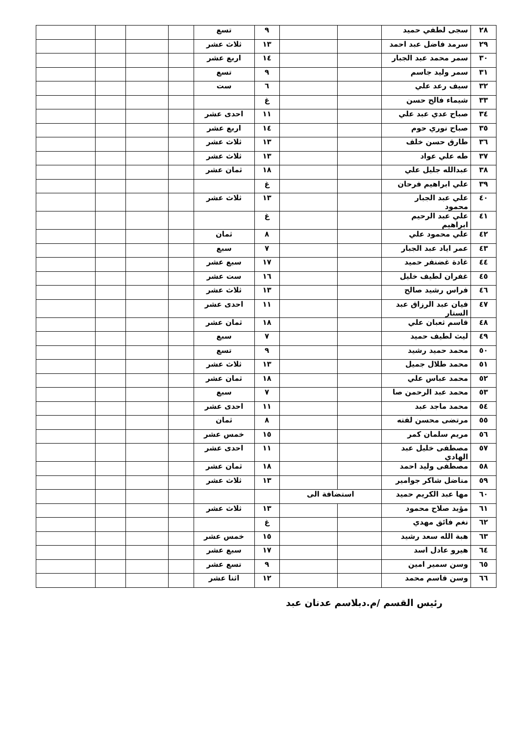| ٢٨ | سجى لطفي حميد | | | ٩ | تسع | | | | |
| ٢٩ | سرمد فاضل عبد احمد | | | ١٣ | ثلاث عشر | | | | |
| ٣٠ | سمر محمد عبد الجبار | | | ١٤ | اربع عشر | | | | |
| ٣١ | سمر وليد جاسم | | | ٩ | تسع | | | | |
| ٣٢ | سيف رعد علي | | | ٦ | ست | | | | |
| ٣٣ | شيماء فالح حسن | | | غ | | | | | |
| ٣٤ | صباح عدي عبد علي | | | ١١ | احدى عشر | | | | |
| ٣٥ | صباح نوري حوم | | | ١٤ | اربع عشر | | | | |
| ٣٦ | طارق حسن خلف | | | ١٣ | ثلاث عشر | | | | |
| ٣٧ | طه علي عواد | | | ١٣ | ثلاث عشر | | | | |
| ٣٨ | عبدالله جليل علي | | | ١٨ | ثمان عشر | | | | |
| ٣٩ | علي ابراهيم فرحان | | | غ | | | | | |
| ٤٠ | علي عبد الجبار محمود | | | ١٣ | ثلاث عشر | | | | |
| ٤١ | علي عبد الرحيم ابراهيم | | | غ | | | | | |
| ٤٢ | علي محمود علي | | | ٨ | ثمان | | | | |
| ٤٣ | عمر اياد عبد الجبار | | | ٧ | سبع | | | | |
| ٤٤ | غادة غضنفر حميد | | | ١٧ | سبع عشر | | | | |
| ٤٥ | غفران لطيف خليل | | | ١٦ | ست عشر | | | | |
| ٤٦ | فراس رشيد صالح | | | ١٣ | ثلاث عشر | | | | |
| ٤٧ | فيان عبد الرزاق عبد الستار | | | ١١ | احدى عشر | | | | |
| ٤٨ | قاسم ثعبان علي | | | ١٨ | ثمان عشر | | | | |
| ٤٩ | ليث لطيف حميد | | | ٧ | سبع | | | | |
| ٥٠ | محمد حميد رشيد | | | ٩ | تسع | | | | |
| ٥١ | محمد طلال جميل | | | ١٣ | ثلاث عشر | | | | |
| ٥٢ | محمد عباس علي | | | ١٨ | ثمان عشر | | | | |
| ٥٣ | محمد عبد الرحمن صا | | | ٧ | سبع | | | | |
| ٥٤ | محمد ماجد عبد | | | ١١ | احدى عشر | | | | |
| ٥٥ | مرتضى محسن لفته | | | ٨ | ثمان | | | | |
| ٥٦ | مريم سلمان كمر | | | ١٥ | خمس عشر | | | | |
| ٥٧ | مصطفى خليل عبد الهادي | | | ١١ | احدى عشر | | | | |
| ٥٨ | مصطفى وليد احمد | | | ١٨ | ثمان عشر | | | | |
| ٥٩ | مناضل شاكر جوامير | | | ١٣ | ثلاث عشر | | | | |
| ٦٠ | مها عبد الكريم حميد | استضافة الى | | | | | | | |
| ٦١ | مؤيد صلاح محمود | | | ١٣ | ثلاث عشر | | | | |
| ٦٢ | نغم فائق مهدي | | | غ | | | | | |
| ٦٣ | هبة الله سعد رشيد | | | ١٥ | خمس عشر | | | | |
| ٦٤ | هيرو عادل اسد | | | ١٧ | سبع عشر | | | | |
| ٦٥ | وسن سمير امين | | | ٩ | تسع عشر | | | | |
| ٦٦ | وسن قاسم محمد | | | ١٢ | اثنا عشر | | | | |
رئيس القسم /م.دبلاسم عدنان عبد